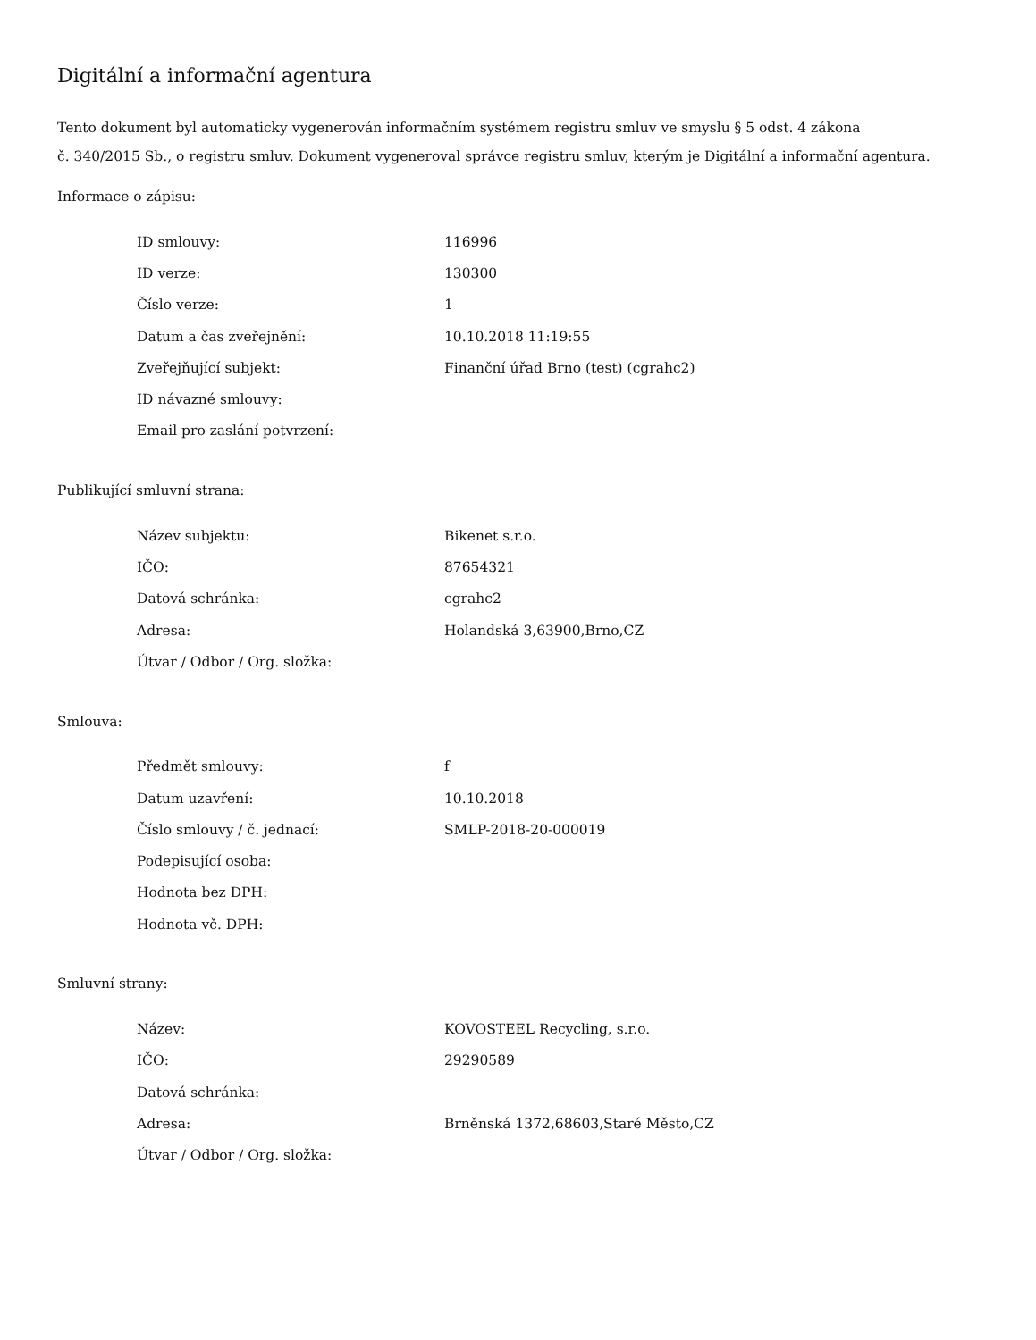Digitální a informační agentura
Tento dokument byl automaticky vygenerován informačním systémem registru smluv ve smyslu § 5 odst. 4 zákona
č. 340/2015 Sb., o registru smluv. Dokument vygeneroval správce registru smluv, kterým je Digitální a informační agentura.
Informace o zápisu:
| ID smlouvy: | 116996 |
| ID verze: | 130300 |
| Číslo verze: | 1 |
| Datum a čas zveřejnění: | 10.10.2018 11:19:55 |
| Zveřejňující subjekt: | Finanční úřad Brno (test) (cgrahc2) |
| ID návazné smlouvy: | |
| Email pro zaslání potvrzení: | |
Publikující smluvní strana:
| Název subjektu: | Bikenet s.r.o. |
| IČO: | 87654321 |
| Datová schránka: | cgrahc2 |
| Adresa: | Holandská 3,63900,Brno,CZ |
| Útvar / Odbor / Org. složka: | |
Smlouva:
| Předmět smlouvy: | f |
| Datum uzavření: | 10.10.2018 |
| Číslo smlouvy / č. jednací: | SMLP-2018-20-000019 |
| Podepisující osoba: | |
| Hodnota bez DPH: | |
| Hodnota vč. DPH: | |
Smluvní strany:
| Název: | KOVOSTEEL Recycling, s.r.o. |
| IČO: | 29290589 |
| Datová schránka: | |
| Adresa: | Brněnská 1372,68603,Staré Město,CZ |
| Útvar / Odbor / Org. složka: | |